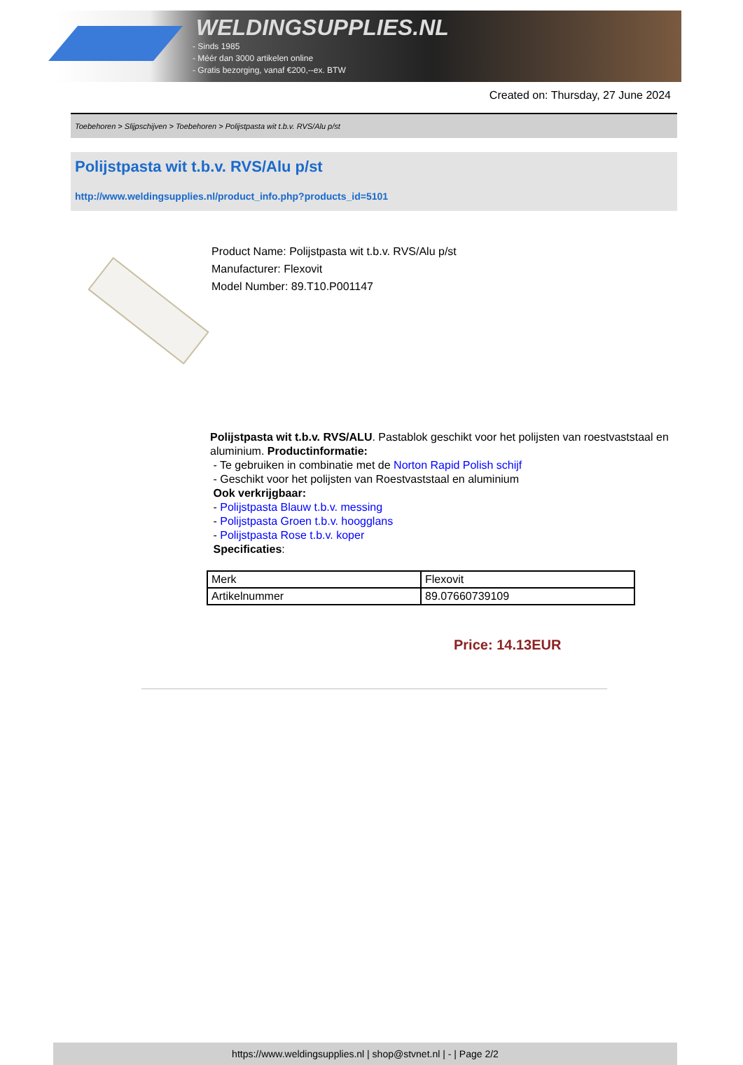WELDINGSUPPLIES.NL
- Sinds 1985
- Méér dan 3000 artikelen online
- Gratis bezorging, vanaf €200,--ex. BTW
Created on: Thursday, 27 June 2024
Toebehoren > Slijpschijven > Toebehoren > Polijstpasta wit t.b.v. RVS/Alu p/st
Polijstpasta wit t.b.v. RVS/Alu p/st
http://www.weldingsupplies.nl/product_info.php?products_id=5101
Product Name: Polijstpasta wit t.b.v. RVS/Alu p/st
Manufacturer: Flexovit
Model Number: 89.T10.P001147
Polijstpasta wit t.b.v. RVS/ALU. Pastablok geschikt voor het polijsten van roestvaststaal en aluminium. Productinformatie:
- Te gebruiken in combinatie met de Norton Rapid Polish schijf
- Geschikt voor het polijsten van Roestvaststaal en aluminium
Ook verkrijgbaar:
- Polijstpasta Blauw t.b.v. messing
- Polijstpasta Groen t.b.v. hoogglans
- Polijstpasta Rose t.b.v. koper
Specificaties:
| Merk | Flexovit |
| Artikelnummer | 89.07660739109 |
Price: 14.13EUR
https://www.weldingsupplies.nl | shop@stvnet.nl | - | Page 2/2